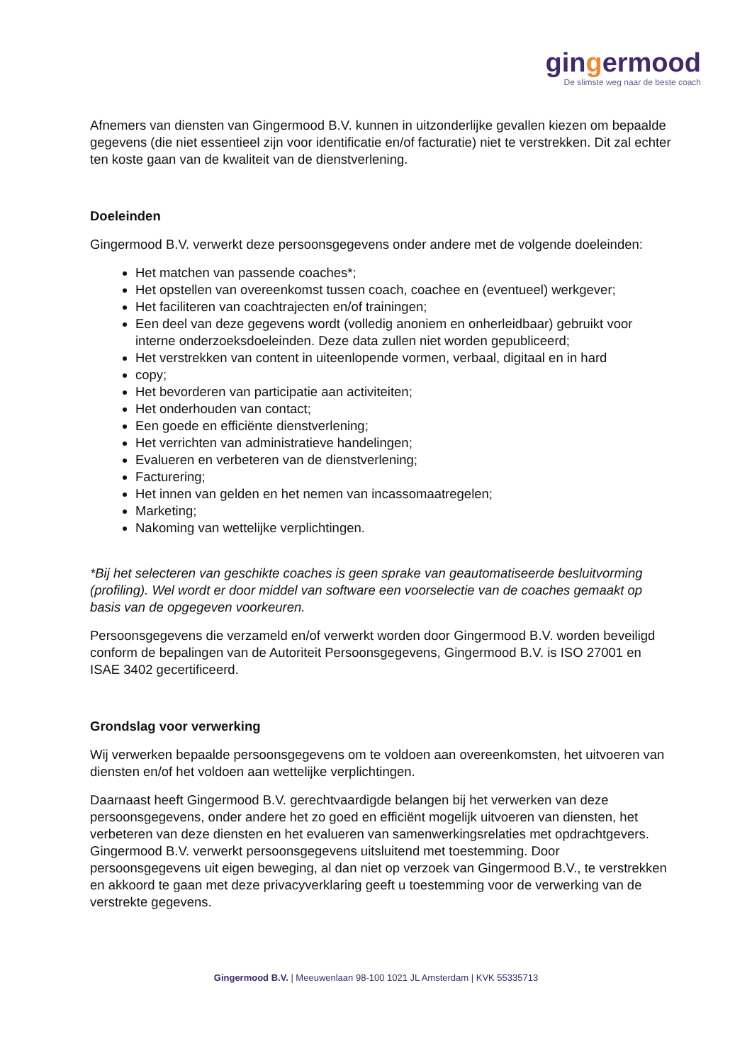gingermood
De slimste weg naar de beste coach
Afnemers van diensten van Gingermood B.V. kunnen in uitzonderlijke gevallen kiezen om bepaalde gegevens (die niet essentieel zijn voor identificatie en/of facturatie) niet te verstrekken. Dit zal echter ten koste gaan van de kwaliteit van de dienstverlening.
Doeleinden
Gingermood B.V. verwerkt deze persoonsgegevens onder andere met de volgende doeleinden:
Het matchen van passende coaches*;
Het opstellen van overeenkomst tussen coach, coachee en (eventueel) werkgever;
Het faciliteren van coachtrajecten en/of trainingen;
Een deel van deze gegevens wordt (volledig anoniem en onherleidbaar) gebruikt voor interne onderzoeksdoeleinden. Deze data zullen niet worden gepubliceerd;
Het verstrekken van content in uiteenlopende vormen, verbaal, digitaal en in hard
copy;
Het bevorderen van participatie aan activiteiten;
Het onderhouden van contact;
Een goede en efficiënte dienstverlening;
Het verrichten van administratieve handelingen;
Evalueren en verbeteren van de dienstverlening;
Facturering;
Het innen van gelden en het nemen van incassomaatregelen;
Marketing;
Nakoming van wettelijke verplichtingen.
*Bij het selecteren van geschikte coaches is geen sprake van geautomatiseerde besluitvorming (profiling). Wel wordt er door middel van software een voorselectie van de coaches gemaakt op basis van de opgegeven voorkeuren.
Persoonsgegevens die verzameld en/of verwerkt worden door Gingermood B.V. worden beveiligd conform de bepalingen van de Autoriteit Persoonsgegevens, Gingermood B.V. is ISO 27001 en ISAE 3402 gecertificeerd.
Grondslag voor verwerking
Wij verwerken bepaalde persoonsgegevens om te voldoen aan overeenkomsten, het uitvoeren van diensten en/of het voldoen aan wettelijke verplichtingen.
Daarnaast heeft Gingermood B.V. gerechtvaardigde belangen bij het verwerken van deze persoonsgegevens, onder andere het zo goed en efficiënt mogelijk uitvoeren van diensten, het verbeteren van deze diensten en het evalueren van samenwerkingsrelaties met opdrachtgevers. Gingermood B.V. verwerkt persoonsgegevens uitsluitend met toestemming. Door persoonsgegevens uit eigen beweging, al dan niet op verzoek van Gingermood B.V., te verstrekken en akkoord te gaan met deze privacyverklaring geeft u toestemming voor de verwerking van de verstrekte gegevens.
Gingermood B.V. | Meeuwenlaan 98-100 1021 JL Amsterdam | KVK 55335713